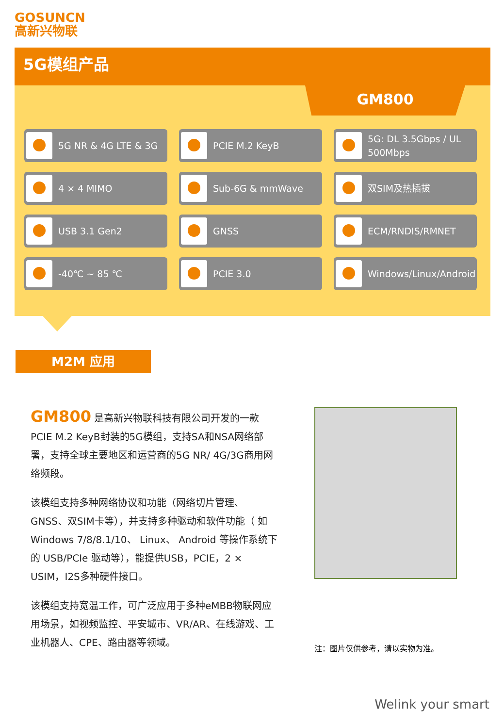GOSUNCN
高新兴物联
5G模组产品
GM800
5G NR & 4G LTE & 3G
PCIE M.2 KeyB
5G: DL 3.5Gbps / UL 500Mbps
4 × 4 MIMO
Sub-6G & mmWave
双SIM及热插拔
USB 3.1 Gen2
GNSS
ECM/RNDIS/RMNET
-40℃ ~ 85 ℃
PCIE 3.0
Windows/Linux/Android
M2M 应用
GM800 是高新兴物联科技有限公司开发的一款PCIE M.2 KeyB封装的5G模组，支持SA和NSA网络部署，支持全球主要地区和运营商的5G NR/ 4G/3G商用网络频段。
该模组支持多种网络协议和功能（网络切片管理、GNSS、双SIM卡等），并支持多种驱动和软件功能（ 如 Windows 7/8/8.1/10、 Linux、 Android 等操作系统下的 USB/PCIe 驱动等），能提供USB，PCIE，2 × USIM，I2S多种硬件接口。
该模组支持宽温工作，可广泛应用于多种eMBB物联网应用场景，如视频监控、平安城市、VR/AR、在线游戏、工业机器人、CPE、路由器等领域。
注：图片仅供参考，请以实物为准。
Welink your smart